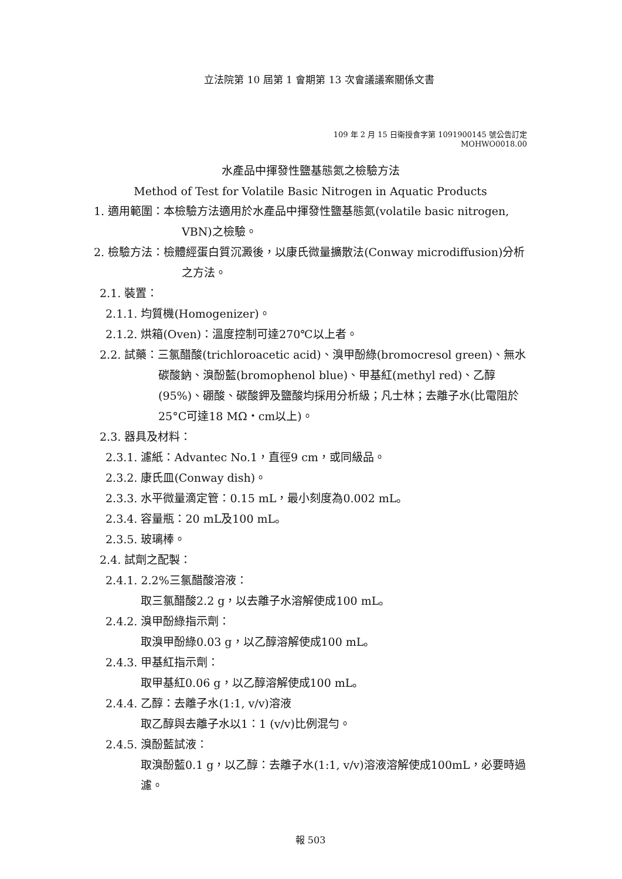立法院第 10 屆第 1 會期第 13 次會議議案關係文書
109 年 2 月 15 日衛授食字第 1091900145 號公告訂定
MOHWO0018.00
水產品中揮發性鹽基態氮之檢驗方法
Method of Test for Volatile Basic Nitrogen in Aquatic Products
1. 適用範圍：本檢驗方法適用於水產品中揮發性鹽基態氮(volatile basic nitrogen, VBN)之檢驗。
2. 檢驗方法：檢體經蛋白質沉澱後，以康氏微量擴散法(Conway microdiffusion)分析之方法。
2.1. 裝置：
2.1.1. 均質機(Homogenizer)。
2.1.2. 烘箱(Oven)：溫度控制可達270℃以上者。
2.2. 試藥：三氯醋酸(trichloroacetic acid)、溴甲酚綠(bromocresol green)、無水碳酸鈉、溴酚藍(bromophenol blue)、甲基紅(methyl red)、乙醇(95%)、硼酸、碳酸鉀及鹽酸均採用分析級；凡士林；去離子水(比電阻於25°C可達18 MΩ・cm以上)。
2.3. 器具及材料：
2.3.1. 濾紙：Advantec No.1，直徑9 cm，或同級品。
2.3.2. 康氏皿(Conway dish)。
2.3.3. 水平微量滴定管：0.15 mL，最小刻度為0.002 mL。
2.3.4. 容量瓶：20 mL及100 mL。
2.3.5. 玻璃棒。
2.4. 試劑之配製：
2.4.1. 2.2%三氯醋酸溶液：
取三氯醋酸2.2 g，以去離子水溶解使成100 mL。
2.4.2. 溴甲酚綠指示劑：
取溴甲酚綠0.03 g，以乙醇溶解使成100 mL。
2.4.3. 甲基紅指示劑：
取甲基紅0.06 g，以乙醇溶解使成100 mL。
2.4.4. 乙醇：去離子水(1:1, v/v)溶液
取乙醇與去離子水以1：1 (v/v)比例混勻。
2.4.5. 溴酚藍試液：
取溴酚藍0.1 g，以乙醇：去離子水(1:1, v/v)溶液溶解使成100mL，必要時過濾。
報 503